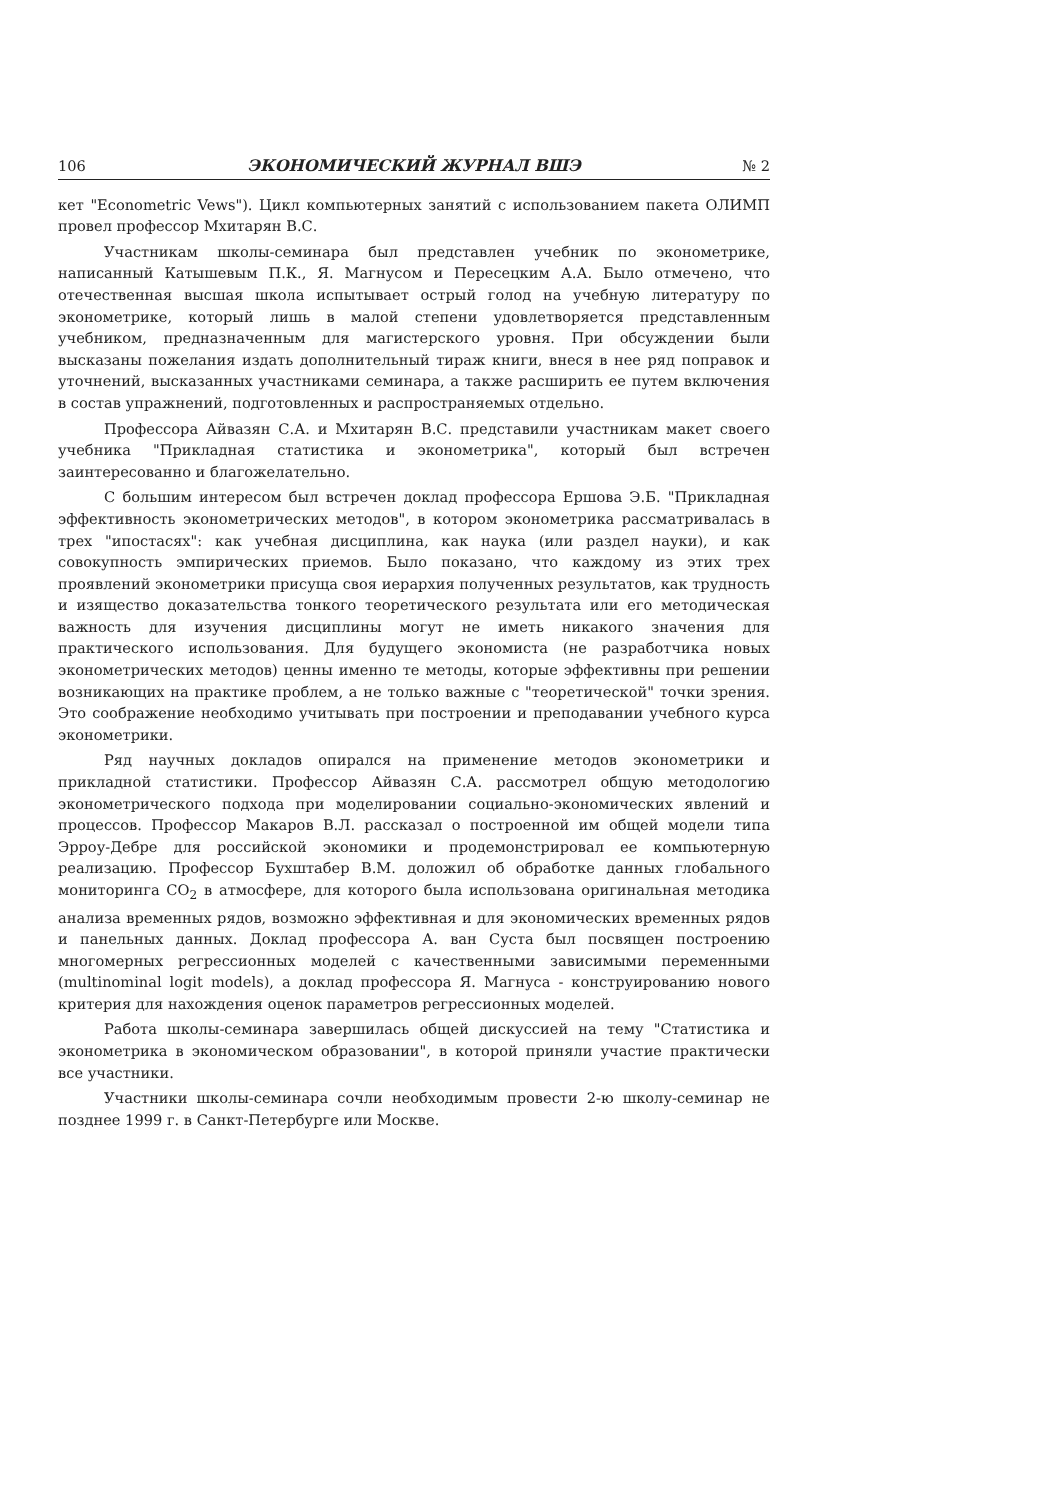106 ЭКОНОМИЧЕСКИЙ ЖУРНАЛ ВШЭ № 2
кет "Econometric Vews"). Цикл компьютерных занятий с использованием пакета ОЛИМП провел профессор Мхитарян В.С.
Участникам школы-семинара был представлен учебник по эконометрике, написанный Катышевым П.К., Я. Магнусом и Пересецким А.А. Было отмечено, что отечественная высшая школа испытывает острый голод на учебную литературу по эконометрике, который лишь в малой степени удовлетворяется представленным учебником, предназначенным для магистерского уровня. При обсуждении были высказаны пожелания издать дополнительный тираж книги, внеся в нее ряд поправок и уточнений, высказанных участниками семинара, а также расширить ее путем включения в состав упражнений, подготовленных и распространяемых отдельно.
Профессора Айвазян С.А. и Мхитарян В.С. представили участникам макет своего учебника "Прикладная статистика и эконометрика", который был встречен заинтересованно и благожелательно.
С большим интересом был встречен доклад профессора Ершова Э.Б. "Прикладная эффективность эконометрических методов", в котором эконометрика рассматривалась в трех "ипостасях": как учебная дисциплина, как наука (или раздел науки), и как совокупность эмпирических приемов. Было показано, что каждому из этих трех проявлений эконометрики присуща своя иерархия полученных результатов, как трудность и изящество доказательства тонкого теоретического результата или его методическая важность для изучения дисциплины могут не иметь никакого значения для практического использования. Для будущего экономиста (не разработчика новых эконометрических методов) ценны именно те методы, которые эффективны при решении возникающих на практике проблем, а не только важные с "теоретической" точки зрения. Это соображение необходимо учитывать при построении и преподавании учебного курса эконометрики.
Ряд научных докладов опирался на применение методов эконометрики и прикладной статистики. Профессор Айвазян С.А. рассмотрел общую методологию эконометрического подхода при моделировании социально-экономических явлений и процессов. Профессор Макаров В.Л. рассказал о построенной им общей модели типа Эрроу-Дебре для российской экономики и продемонстрировал ее компьютерную реализацию. Профессор Бухштабер В.М. доложил об обработке данных глобального мониторинга CO<sub>2</sub> в атмосфере, для которого была использована оригинальная методика анализа временных рядов, возможно эффективная и для экономических временных рядов и панельных данных. Доклад профессора А. ван Суста был посвящен построению многомерных регрессионных моделей с качественными зависимыми переменными (multinominal logit models), а доклад профессора Я. Магнуса - конструированию нового критерия для нахождения оценок параметров регрессионных моделей.
Работа школы-семинара завершилась общей дискуссией на тему "Статистика и эконометрика в экономическом образовании", в которой приняли участие практически все участники.
Участники школы-семинара сочли необходимым провести 2-ю школу-семинар не позднее 1999 г. в Санкт-Петербурге или Москве.